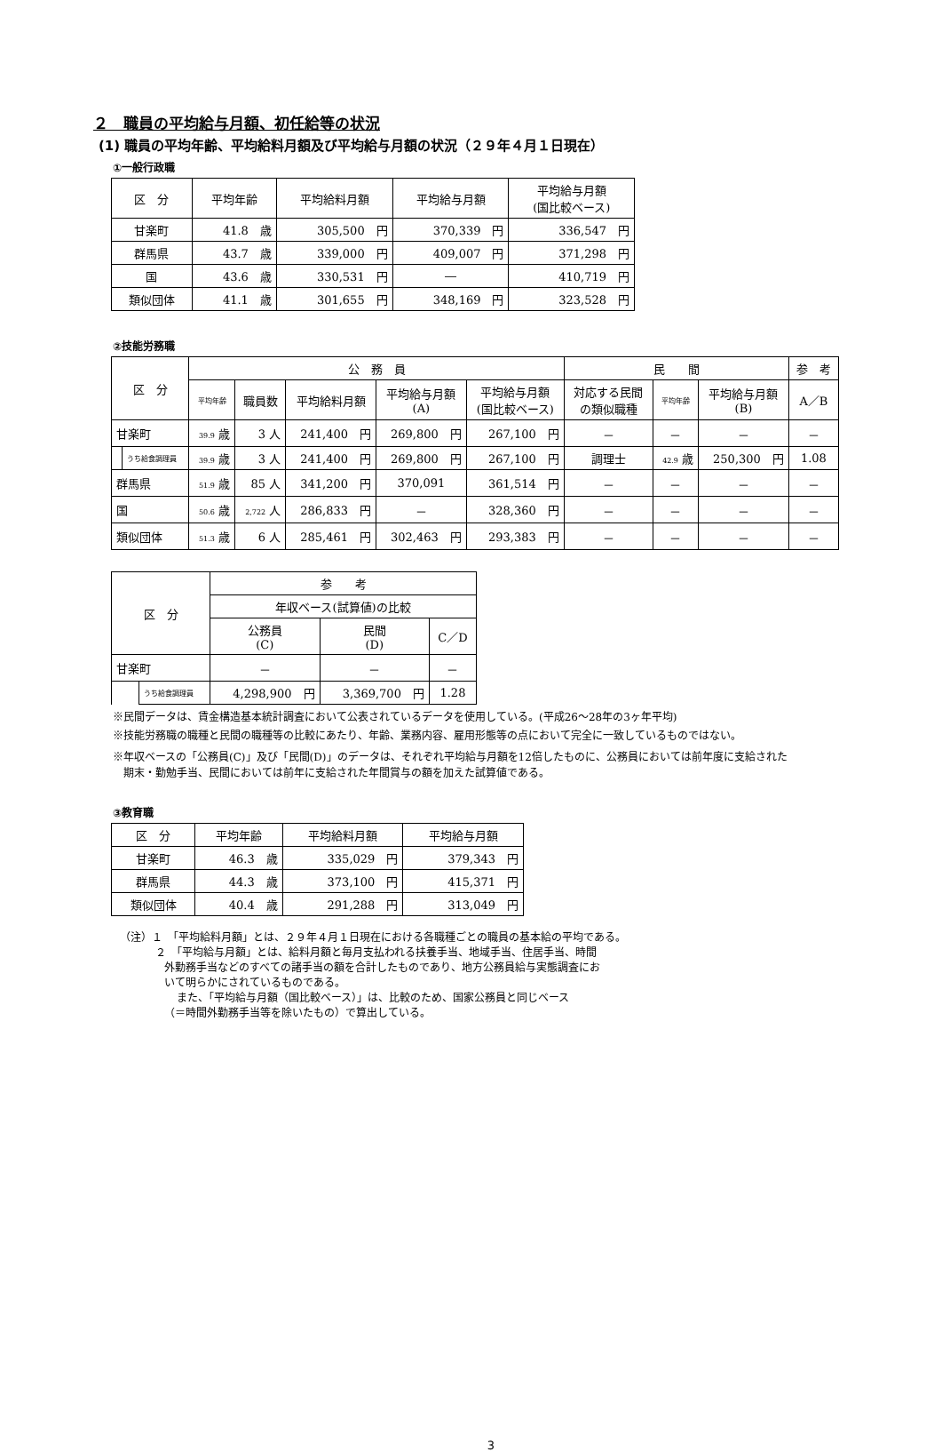２　職員の平均給与月額、初任給等の状況
(1) 職員の平均年齢、平均給料月額及び平均給与月額の状況（２９年４月１日現在）
①一般行政職
| 区 分 | 平均年齢 | 平均給料月額 | 平均給与月額 | 平均給与月額 (国比較ベース) |
| --- | --- | --- | --- | --- |
| 甘楽町 | 41.8 歳 | 305,500 円 | 370,339 円 | 336,547 円 |
| 群馬県 | 43.7 歳 | 339,000 円 | 409,007 円 | 371,298 円 |
| 国 | 43.6 歳 | 330,531 円 | ― | 410,719 円 |
| 類似団体 | 41.1 歳 | 301,655 円 | 348,169 円 | 323,528 円 |
②技能労務職
| 区 分 | | 公 務 員 | | | | | 民 間 | | | 参 考 |
| --- | --- | --- | --- | --- | --- | --- | --- | --- | --- | --- |
| | | 平均年齢 | 職員数 | 平均給料月額 | 平均給与月額 (A) | 平均給与月額 (国比較ベース) | 対応する民間 の類似職種 | 平均年齢 | 平均給与月額 (B) | A／B |
| 甘楽町 | | 39.9 歳 | 3 人 | 241,400 円 | 269,800 円 | 267,100 円 | － | － | － | － |
| | うち給食調理員 | 39.9 歳 | 3 人 | 241,400 円 | 269,800 円 | 267,100 円 | 調理士 | 42.9 歳 | 250,300 円 | 1.08 |
| 群馬県 | | 51.9 歳 | 85 人 | 341,200 円 | 370,091 | 361,514 円 | － | － | － | － |
| 国 | | 50.6 歳 | 2,722 人 | 286,833 円 | － | 328,360 円 | － | － | － | － |
| 類似団体 | | 51.3 歳 | 6 人 | 285,461 円 | 302,463 円 | 293,383 円 | － | － | － | － |
| 区 分 | | 参 考 | | |
| --- | --- | --- | --- | --- |
| | | 年収ベース(試算値)の比較 | | |
| | | 公務員 (C) | 民間 (D) | C／D |
| 甘楽町 | | － | － | － |
| | うち給食調理員 | 4,298,900 円 | 3,369,700 円 | 1.28 |
※民間データは、賃金構造基本統計調査において公表されているデータを使用している。(平成26～28年の3ヶ年平均)
※技能労務職の職種と民間の職種等の比較にあたり、年齢、業務内容、雇用形態等の点において完全に一致しているものではない。
※年収ベースの「公務員(C)」及び「民間(D)」のデータは、それぞれ平均給与月額を12倍したものに、公務員においては前年度に支給された
　期末・勤勉手当、民間においては前年に支給された年間賞与の額を加えた試算値である。
③教育職
| 区 分 | 平均年齢 | 平均給料月額 | 平均給与月額 |
| --- | --- | --- | --- |
| 甘楽町 | 46.3 歳 | 335,029 円 | 379,343 円 |
| 群馬県 | 44.3 歳 | 373,100 円 | 415,371 円 |
| 類似団体 | 40.4 歳 | 291,288 円 | 313,049 円 |
（注）１　「平均給料月額」とは、２９年４月１日現在における各職種ごとの職員の基本給の平均である。
２　「平均給与月額」とは、給料月額と毎月支払われる扶養手当、地域手当、住居手当、時間
外勤務手当などのすべての諸手当の額を合計したものであり、地方公務員給与実態調査にお
いて明らかにされているものである。
また、「平均給与月額（国比較ベース）」は、比較のため、国家公務員と同じベース
（＝時間外勤務手当等を除いたもの）で算出している。
3